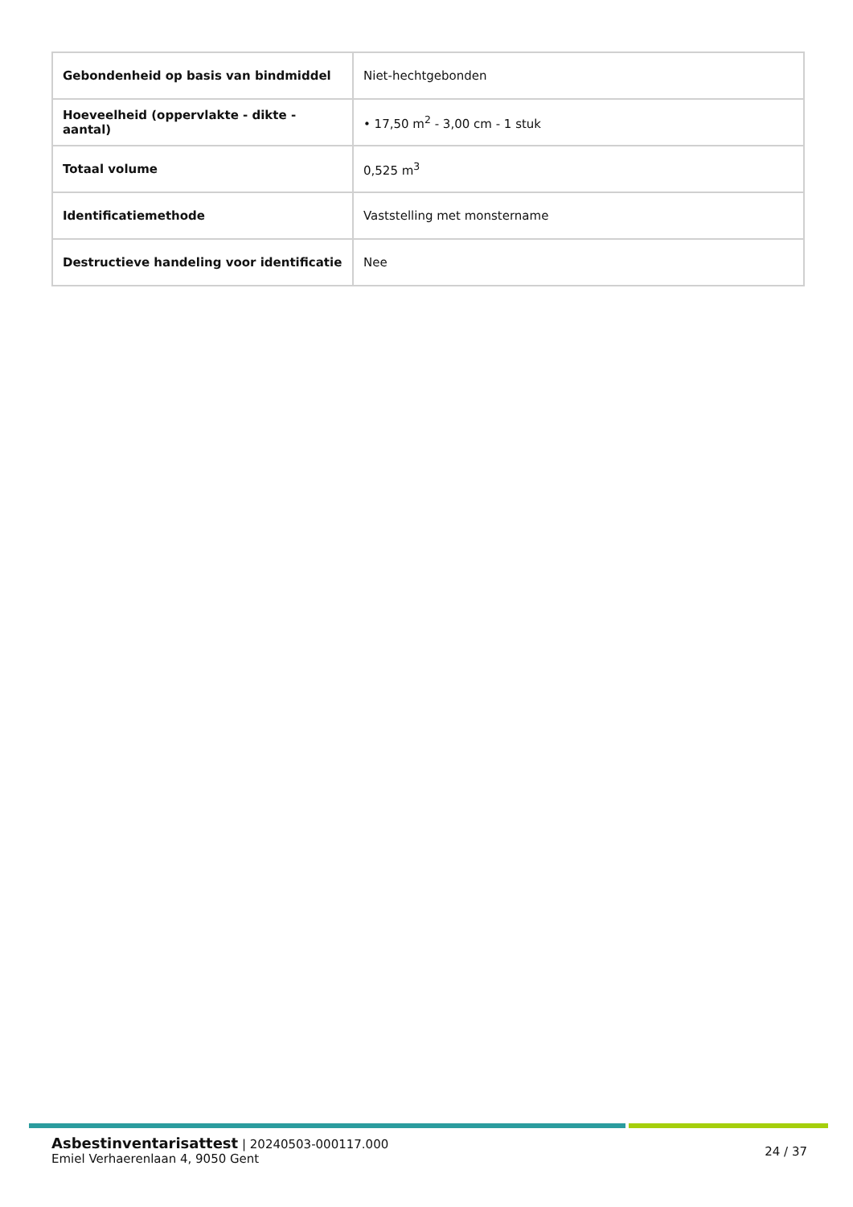| Gebondenheid op basis van bindmiddel | Niet-hechtgebonden |
| Hoeveelheid (oppervlakte - dikte - aantal) | • 17,50 m<sup>2</sup> - 3,00 cm - 1 stuk |
| Totaal volume | 0,525 m<sup>3</sup> |
| Identificatiemethode | Vaststelling met monstername |
| Destructieve handeling voor identificatie | Nee |
Asbestinventarisattest | 20240503-000117.000
Emiel Verhaerenlaan 4, 9050 Gent
24 / 37